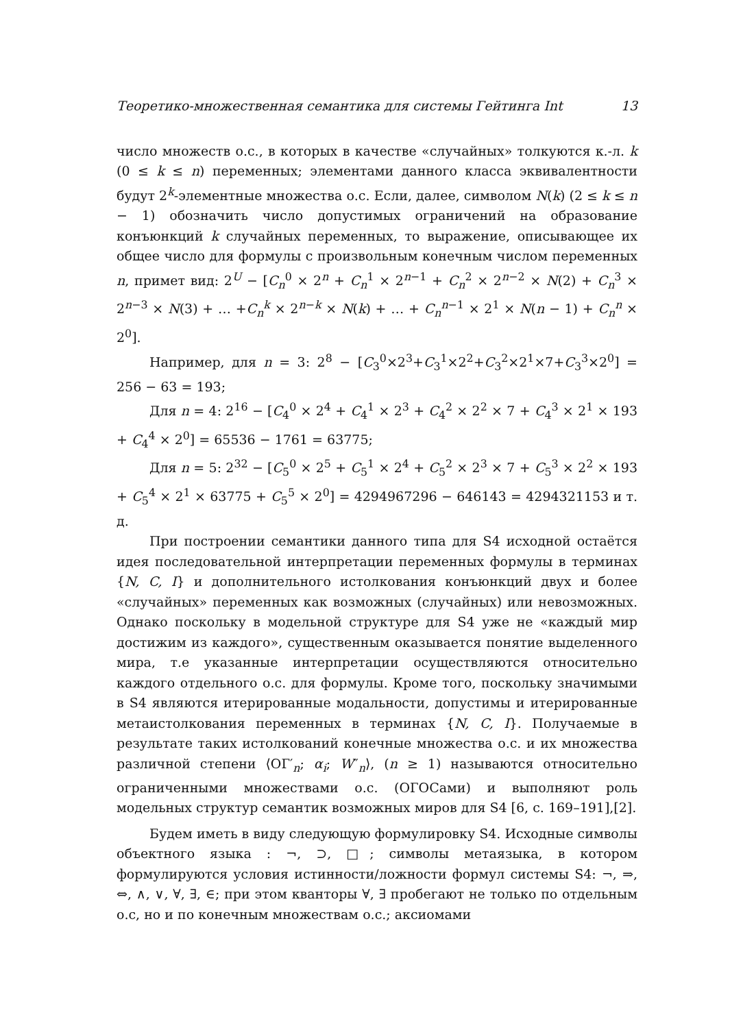Теоретико-множественная семантика для системы Гейтинга Int 13
число множеств о.с., в которых в качестве «случайных» толкуются к.-л. k (0 ≤ k ≤ n) переменных; элементами данного класса эквивалентности будут 2<sup>k</sup>-элементные множества о.с. Если, далее, символом N(k) (2 ≤ k ≤ n − 1) обозначить число допустимых ограничений на образование конъюнкций k случайных переменных, то выражение, описывающее их общее число для формулы с произвольным конечным числом переменных n, примет вид: 2<sup>U</sup> − [C<sub>n</sub><sup>0</sup> × 2<sup>n</sup> + C<sub>n</sub><sup>1</sup> × 2<sup>n−1</sup> + C<sub>n</sub><sup>2</sup> × 2<sup>n−2</sup> × N(2) + C<sub>n</sub><sup>3</sup> × 2<sup>n−3</sup> × N(3) + … +C<sub>n</sub><sup>k</sup> × 2<sup>n−k</sup> × N(k) + … + C<sub>n</sub><sup>n−1</sup> × 2<sup>1</sup> × N(n − 1) + C<sub>n</sub><sup>n</sup> × 2<sup>0</sup>].
Например, для n = 3: 2<sup>8</sup> − [C<sub>3</sub><sup>0</sup>×2<sup>3</sup>+C<sub>3</sub><sup>1</sup>×2<sup>2</sup>+C<sub>3</sub><sup>2</sup>×2<sup>1</sup>×7+C<sub>3</sub><sup>3</sup>×2<sup>0</sup>] = 256 − 63 = 193;
Для n = 4: 2<sup>16</sup> − [C<sub>4</sub><sup>0</sup> × 2<sup>4</sup> + C<sub>4</sub><sup>1</sup> × 2<sup>3</sup> + C<sub>4</sub><sup>2</sup> × 2<sup>2</sup> × 7 + C<sub>4</sub><sup>3</sup> × 2<sup>1</sup> × 193 + C<sub>4</sub><sup>4</sup> × 2<sup>0</sup>] = 65536 − 1761 = 63775;
Для n = 5: 2<sup>32</sup> − [C<sub>5</sub><sup>0</sup> × 2<sup>5</sup> + C<sub>5</sub><sup>1</sup> × 2<sup>4</sup> + C<sub>5</sub><sup>2</sup> × 2<sup>3</sup> × 7 + C<sub>5</sub><sup>3</sup> × 2<sup>2</sup> × 193 + C<sub>5</sub><sup>4</sup> × 2<sup>1</sup> × 63775 + C<sub>5</sub><sup>5</sup> × 2<sup>0</sup>] = 4294967296 − 646143 = 4294321153 и т. д.
При построении семантики данного типа для S4 исходной остаётся идея последовательной интерпретации переменных формулы в терминах {N, C, I} и дополнительного истолкования конъюнкций двух и более «случайных» переменных как возможных (случайных) или невозможных. Однако поскольку в модельной структуре для S4 уже не «каждый мир достижим из каждого», существенным оказывается понятие выделенного мира, т.е указанные интерпретации осуществляются относительно каждого отдельного о.с. для формулы. Кроме того, поскольку значимыми в S4 являются итерированные модальности, допустимы и итерированные метаистолкования переменных в терминах {N, C, I}. Получаемые в результате таких истолкований конечные множества о.с. и их множества различной степени ⟨ОГ′<sub>n</sub>; α<sub>i</sub>; W″<sub>n</sub>⟩, (n ≥ 1) называются относительно ограниченными множествами о.с. (ОГОСами) и выполняют роль модельных структур семантик возможных миров для S4 [6, с. 169–191],[2].
Будем иметь в виду следующую формулировку S4. Исходные символы объектного языка : ¬, ⊃, □; символы метаязыка, в котором формулируются условия истинности/ложности формул системы S4: ¬, ⇒, ⇔, ∧, ∨, ∀, ∃, ∈; при этом кванторы ∀, ∃ пробегают не только по отдельным о.с, но и по конечным множествам о.с.; аксиомами